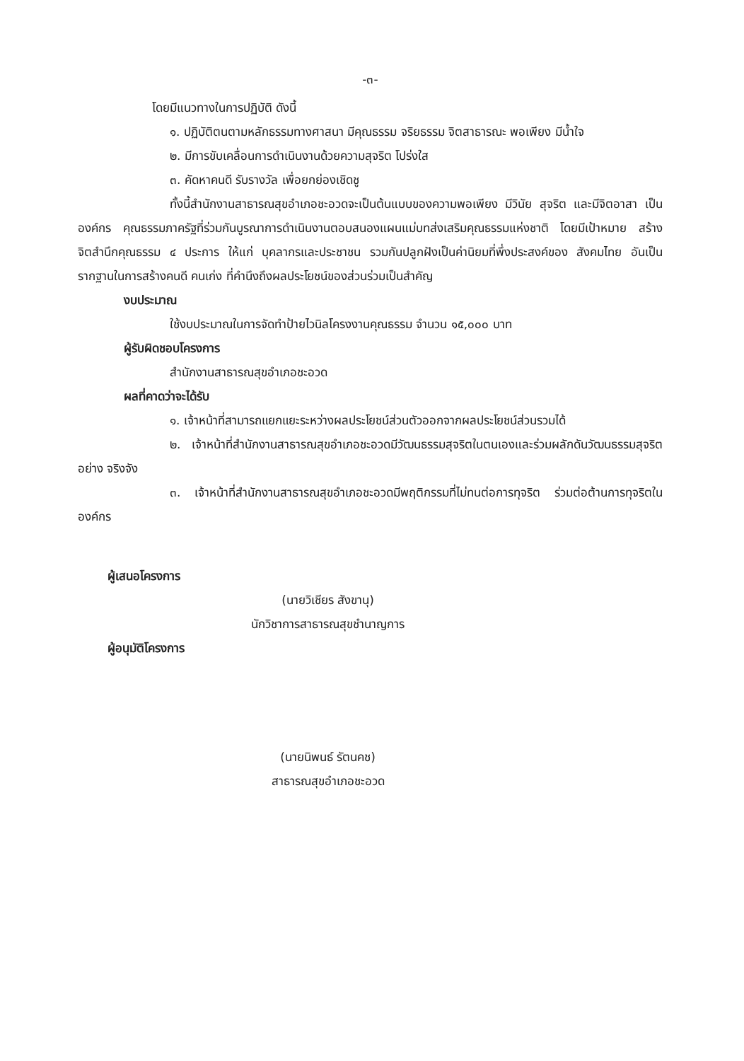-๓-
โดยมีแนวทางในการปฏิบัติ ดังนี้
๑. ปฏิบัติตนตามหลักธรรมทางศาสนา มีคุณธรรม จริยธรรม จิตสาธารณะ พอเพียง มีน้ำใจ
๒. มีการขับเคลื่อนการดำเนินงานด้วยความสุจริต โปร่งใส
๓. คัดหาคนดี รับรางวัล เพื่อยกย่องเชิดชู
ทั้งนี้สำนักงานสาธารณสุขอำเภอชะอวดจะเป็นต้นแบบของความพอเพียง มีวินัย สุจริต และมีจิตอาสา เป็นองค์กร คุณธรรมภาครัฐที่ร่วมกันบูรณาการดำเนินงานตอบสนองแผนแม่บทส่งเสริมคุณธรรมแห่งชาติ โดยมีเป้าหมาย สร้างจิตสำนึกคุณธรรม ๔ ประการ ให้แก่ บุคลากรและประชาชน รวมกันปลูกฝังเป็นค่านิยมที่พึ่งประสงค์ของ สังคมไทย อันเป็นรากฐานในการสร้างคนดี คนเก่ง ที่คำนึงถึงผลประโยชน์ของส่วนร่วมเป็นสำคัญ
งบประมาณ
ใช้งบประมาณในการจัดทำป้ายไวนิลโครงงานคุณธรรม จำนวน ๑๕,๐๐๐ บาท
ผู้รับผิดชอบโครงการ
สำนักงานสาธารณสุขอำเภอชะอวด
ผลที่คาดว่าจะได้รับ
๑. เจ้าหน้าที่สามารถแยกแยะระหว่างผลประโยชน์ส่วนตัวออกจากผลประโยชน์ส่วนรวมได้
๒. เจ้าหน้าที่สำนักงานสาธารณสุขอำเภอชะอวดมีวัฒนธรรมสุจริตในตนเองและร่วมผลักดันวัฒนธรรมสุจริตอย่าง จริงจัง
๓. เจ้าหน้าที่สำนักงานสาธารณสุขอำเภอชะอวดมีพฤติกรรมที่ไม่ทนต่อการทุจริต ร่วมต่อต้านการทุจริตในองค์กร
ผู้เสนอโครงการ
(นายวิเชียร สังขานุ)
นักวิชาการสาธารณสุขชำนาญการ
ผู้อนุมัติโครงการ
(นายนิพนธ์ รัตนคช)
สาธารณสุขอำเภอชะอวด